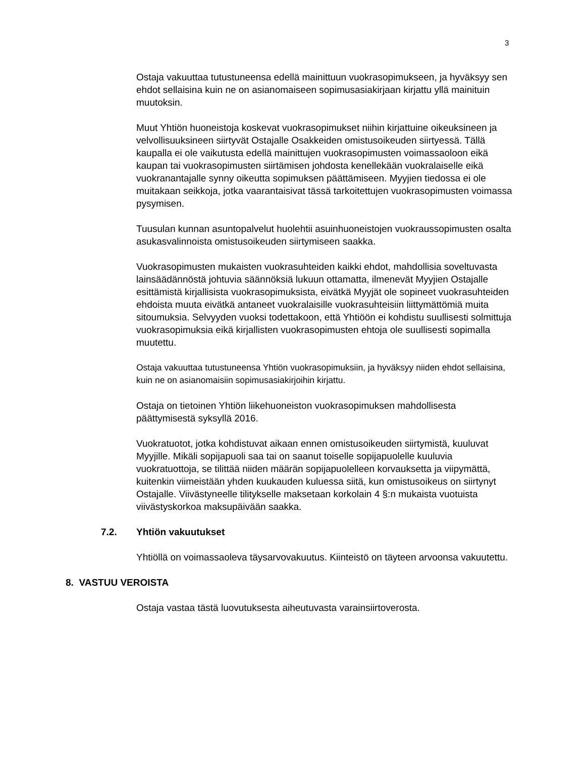3
Ostaja vakuuttaa tutustuneensa edellä mainittuun vuokrasopimukseen, ja hyväksyy sen ehdot sellaisina kuin ne on asianomaiseen sopimusasiakirjaan kirjattu yllä mainituin muutoksin.
Muut Yhtiön huoneistoja koskevat vuokrasopimukset niihin kirjattuine oikeuksineen ja velvollisuuksineen siirtyvät Ostajalle Osakkeiden omistusoikeuden siirtyessä. Tällä kaupalla ei ole vaikutusta edellä mainittujen vuokrasopimusten voimassaoloon eikä kaupan tai vuokrasopimusten siirtämisen johdosta kenellekään vuokralaiselle eikä vuokranantajalle synny oikeutta sopimuksen päättämiseen. Myyjien tiedossa ei ole muitakaan seikkoja, jotka vaarantaisivat tässä tarkoitettujen vuokrasopimusten voimassa pysymisen.
Tuusulan kunnan asuntopalvelut huolehtii asuinhuoneistojen vuokraussopimusten osalta asukasvalinnoista omistusoikeuden siirtymiseen saakka.
Vuokrasopimusten mukaisten vuokrasuhteiden kaikki ehdot, mahdollisia soveltuvasta lainsäädännöstä johtuvia säännöksiä lukuun ottamatta, ilmenevät Myyjien Ostajalle esittämistä kirjallisista vuokrasopimuksista, eivätkä Myyjät ole sopineet vuokrasuhteiden ehdoista muuta eivätkä antaneet vuokralaisille vuokrasuhteisiin liittymättömiä muita sitoumuksia. Selvyyden vuoksi todettakoon, että Yhtiöön ei kohdistu suullisesti solmittuja vuokrasopimuksia eikä kirjallisten vuokrasopimusten ehtoja ole suullisesti sopimalla muutettu.
Ostaja vakuuttaa tutustuneensa Yhtiön vuokrasopimuksiin, ja hyväksyy niiden ehdot sellaisina, kuin ne on asianomaisiin sopimusasiakirjoihin kirjattu.
Ostaja on tietoinen Yhtiön liikehuoneiston vuokrasopimuksen mahdollisesta päättymisestä syksyllä 2016.
Vuokratuotot, jotka kohdistuvat aikaan ennen omistusoikeuden siirtymistä, kuuluvat Myyjille. Mikäli sopijapuoli saa tai on saanut toiselle sopijapuolelle kuuluvia vuokratuottoja, se tilittää niiden määrän sopijapuolelleen korvauksetta ja viipymättä, kuitenkin viimeistään yhden kuukauden kuluessa siitä, kun omistusoikeus on siirtynyt Ostajalle. Viivästyneelle tilitykselle maksetaan korkolain 4 §:n mukaista vuotuista viivästyskorkoa maksupäivään saakka.
7.2. Yhtiön vakuutukset
Yhtiöllä on voimassaoleva täysarvovakuutus. Kiinteistö on täyteen arvoonsa vakuutettu.
8. VASTUU VEROISTA
Ostaja vastaa tästä luovutuksesta aiheutuvasta varainsiirtoverosta.